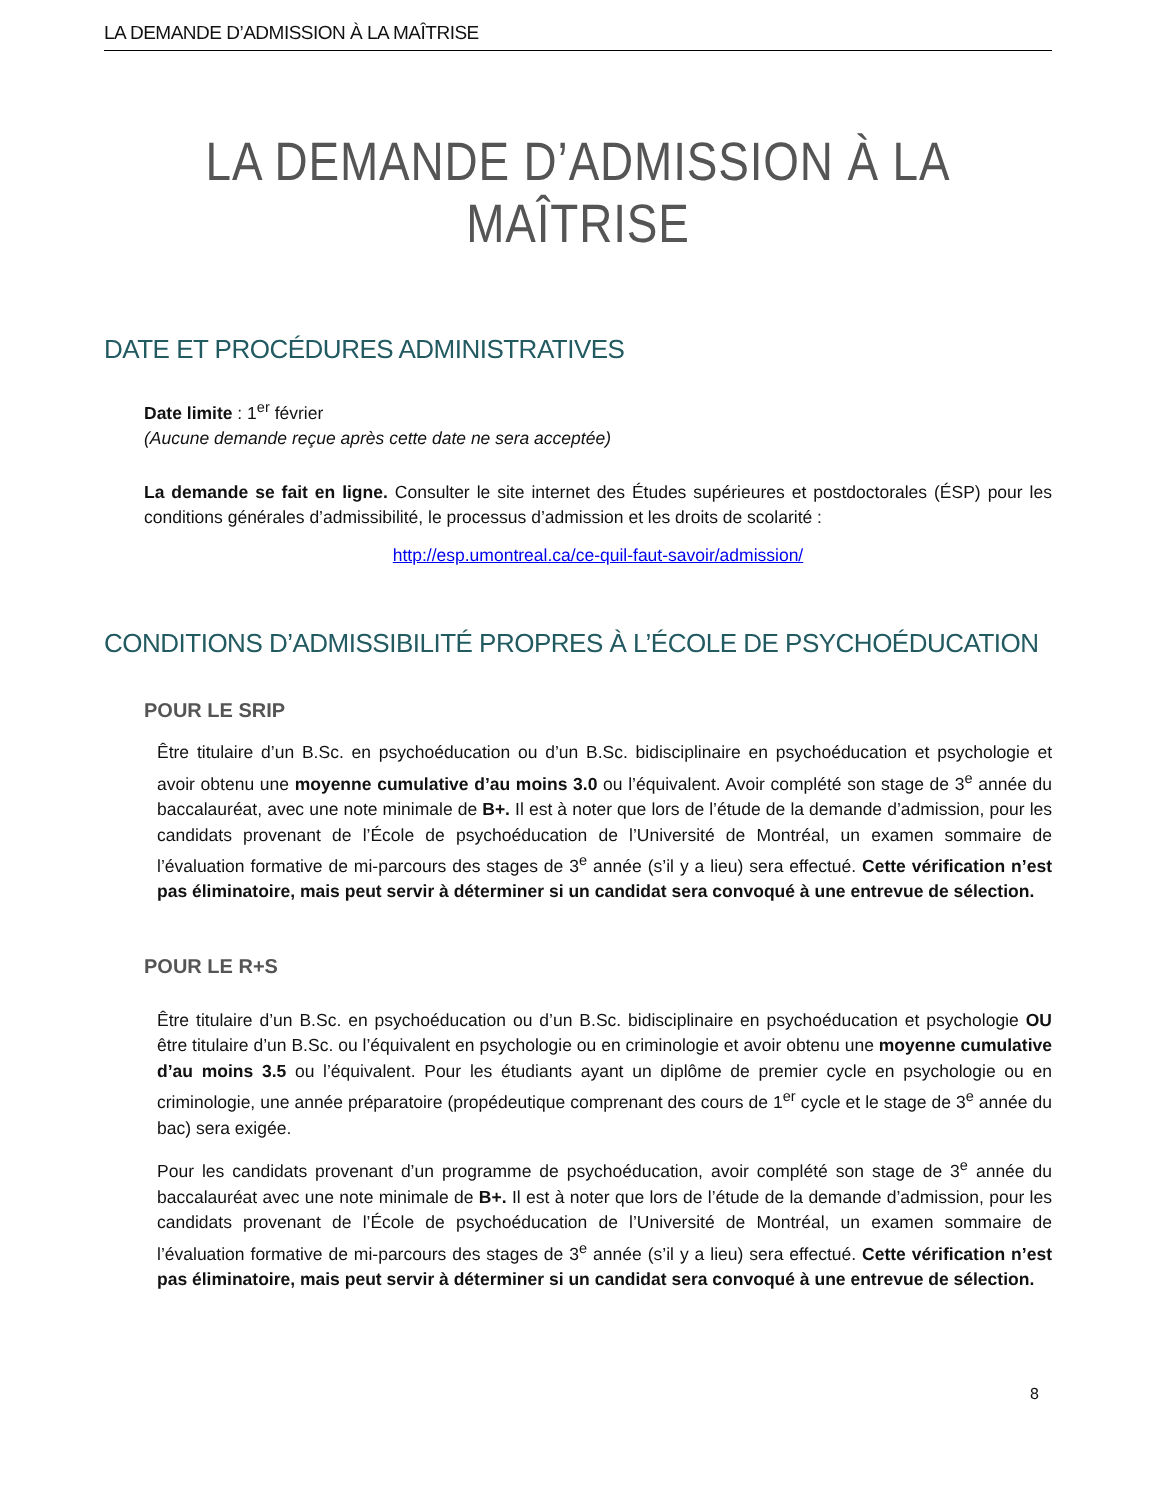LA DEMANDE D’ADMISSION À LA MAÎTRISE
LA DEMANDE D’ADMISSION À LA MAÎTRISE
DATE ET PROCÉDURES ADMINISTRATIVES
Date limite : 1<sup>er</sup> février
(Aucune demande reçue après cette date ne sera acceptée)
La demande se fait en ligne. Consulter le site internet des Études supérieures et postdoctorales (ÉSP) pour les conditions générales d’admissibilité, le processus d’admission et les droits de scolarité :
http://esp.umontreal.ca/ce-quil-faut-savoir/admission/
CONDITIONS D’ADMISSIBILITÉ PROPRES À L’ÉCOLE DE PSYCHOÉDUCATION
POUR LE SRIP
Être titulaire d’un B.Sc. en psychoéducation ou d’un B.Sc. bidisciplinaire en psychoéducation et psychologie et avoir obtenu une moyenne cumulative d’au moins 3.0 ou l’équivalent. Avoir complété son stage de 3<sup>e</sup> année du baccalauréat, avec une note minimale de B+. Il est à noter que lors de l’étude de la demande d’admission, pour les candidats provenant de l’École de psychoéducation de l’Université de Montréal, un examen sommaire de l’évaluation formative de mi-parcours des stages de 3<sup>e</sup> année (s’il y a lieu) sera effectué. Cette vérification n’est pas éliminatoire, mais peut servir à déterminer si un candidat sera convoqué à une entrevue de sélection.
POUR LE R+S
Être titulaire d’un B.Sc. en psychoéducation ou d’un B.Sc. bidisciplinaire en psychoéducation et psychologie OU être titulaire d’un B.Sc. ou l’équivalent en psychologie ou en criminologie et avoir obtenu une moyenne cumulative d’au moins 3.5 ou l’équivalent. Pour les étudiants ayant un diplôme de premier cycle en psychologie ou en criminologie, une année préparatoire (propédeutique comprenant des cours de 1<sup>er</sup> cycle et le stage de 3<sup>e</sup> année du bac) sera exigée.
Pour les candidats provenant d’un programme de psychoéducation, avoir complété son stage de 3<sup>e</sup> année du baccalauréat avec une note minimale de B+. Il est à noter que lors de l’étude de la demande d’admission, pour les candidats provenant de l’École de psychoéducation de l’Université de Montréal, un examen sommaire de l’évaluation formative de mi-parcours des stages de 3<sup>e</sup> année (s’il y a lieu) sera effectué. Cette vérification n’est pas éliminatoire, mais peut servir à déterminer si un candidat sera convoqué à une entrevue de sélection.
8